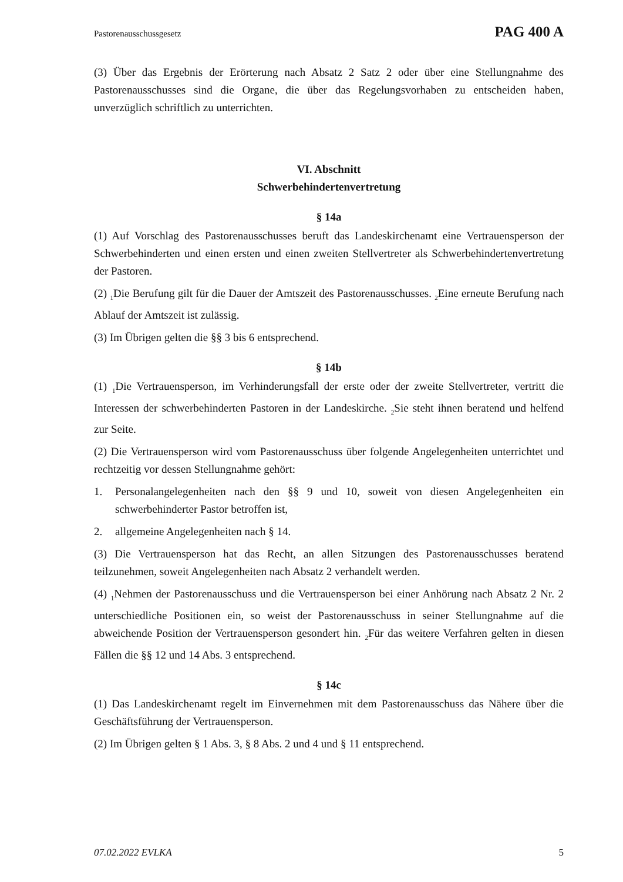Pastorenausschussgesetz PAG 400 A
(3) Über das Ergebnis der Erörterung nach Absatz 2 Satz 2 oder über eine Stellungnahme des Pastorenausschusses sind die Organe, die über das Regelungsvorhaben zu entscheiden haben, unverzüglich schriftlich zu unterrichten.
VI. Abschnitt
Schwerbehindertenvertretung
§ 14a
(1) Auf Vorschlag des Pastorenausschusses beruft das Landeskirchenamt eine Vertrauensperson der Schwerbehinderten und einen ersten und einen zweiten Stellvertreter als Schwerbehindertenvertretung der Pastoren.
(2) <sub>1</sub>Die Berufung gilt für die Dauer der Amtszeit des Pastorenausschusses. <sub>2</sub>Eine erneute Berufung nach Ablauf der Amtszeit ist zulässig.
(3) Im Übrigen gelten die §§ 3 bis 6 entsprechend.
§ 14b
(1) <sub>1</sub>Die Vertrauensperson, im Verhinderungsfall der erste oder der zweite Stellvertreter, vertritt die Interessen der schwerbehinderten Pastoren in der Landeskirche. <sub>2</sub>Sie steht ihnen beratend und helfend zur Seite.
(2) Die Vertrauensperson wird vom Pastorenausschuss über folgende Angelegenheiten unterrichtet und rechtzeitig vor dessen Stellungnahme gehört:
1. Personalangelegenheiten nach den §§ 9 und 10, soweit von diesen Angelegenheiten ein schwerbehinderter Pastor betroffen ist,
2. allgemeine Angelegenheiten nach § 14.
(3) Die Vertrauensperson hat das Recht, an allen Sitzungen des Pastorenausschusses beratend teilzunehmen, soweit Angelegenheiten nach Absatz 2 verhandelt werden.
(4) <sub>1</sub>Nehmen der Pastorenausschuss und die Vertrauensperson bei einer Anhörung nach Absatz 2 Nr. 2 unterschiedliche Positionen ein, so weist der Pastorenausschuss in seiner Stellungnahme auf die abweichende Position der Vertrauensperson gesondert hin. <sub>2</sub>Für das weitere Verfahren gelten in diesen Fällen die §§ 12 und 14 Abs. 3 entsprechend.
§ 14c
(1) Das Landeskirchenamt regelt im Einvernehmen mit dem Pastorenausschuss das Nähere über die Geschäftsführung der Vertrauensperson.
(2) Im Übrigen gelten § 1 Abs. 3, § 8 Abs. 2 und 4 und § 11 entsprechend.
07.02.2022 EVLKA 5